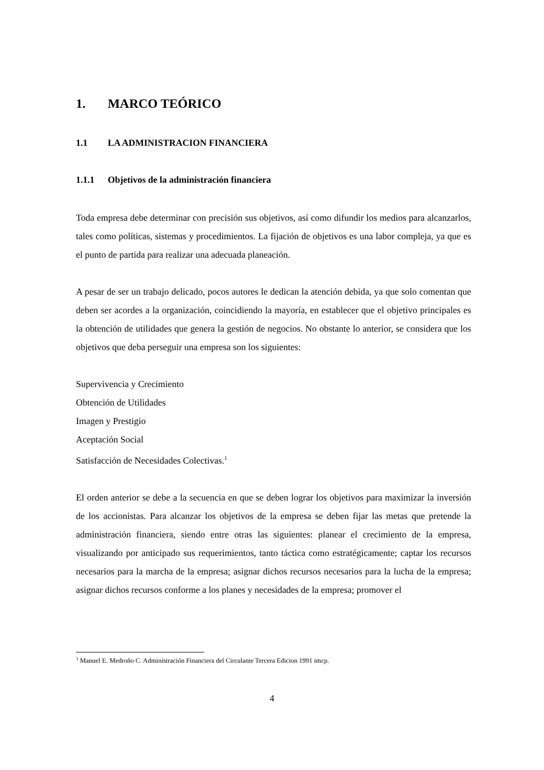1. MARCO TEÓRICO
1.1 LA ADMINISTRACION FINANCIERA
1.1.1 Objetivos de la administración financiera
Toda empresa debe determinar con precisión sus objetivos, así como difundir los medios para alcanzarlos, tales como políticas, sistemas y procedimientos. La fijación de objetivos es una labor compleja, ya que es el punto de partida para realizar una adecuada planeación.
A pesar de ser un trabajo delicado, pocos autores le dedican la atención debida, ya que solo comentan que deben ser acordes a la organización, coincidiendo la mayoría, en establecer que el objetivo principales es la obtención de utilidades que genera la gestión de negocios. No obstante lo anterior, se considera que los objetivos que deba perseguir una empresa son los siguientes:
Supervivencia y Crecimiento
Obtención de Utilidades
Imagen y Prestigio
Aceptación Social
Satisfacción de Necesidades Colectivas.<sup>1</sup>
El orden anterior se debe a la secuencia en que se deben lograr los objetivos para maximizar la inversión de los accionistas. Para alcanzar los objetivos de la empresa se deben fijar las metas que pretende la administración financiera, siendo entre otras las siguientes: planear el crecimiento de la empresa, visualizando por anticipado sus requerimientos, tanto táctica como estratégicamente; captar los recursos necesarios para la marcha de la empresa; asignar dichos recursos necesarios para la lucha de la empresa; asignar dichos recursos conforme a los planes y necesidades de la empresa; promover el
<sup>1</sup> Manuel E. Medroño C. Administración Financiera del Circulante Tercera Edicion 1991 imcp.
4